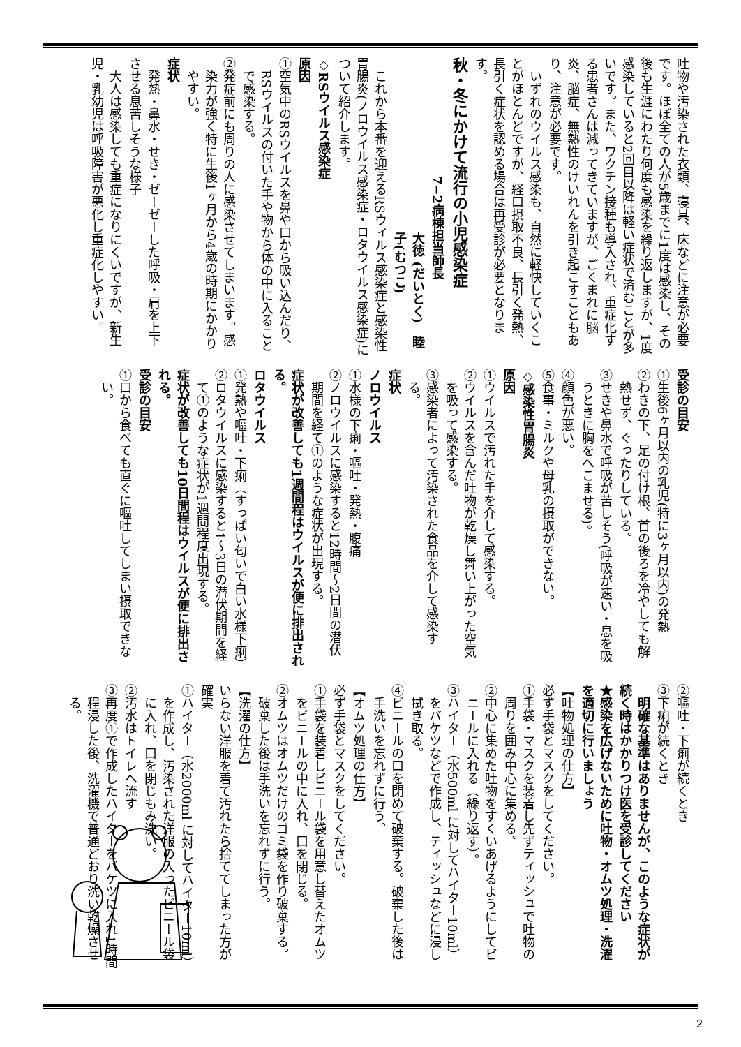吐物や汚染された衣類、寝具、床などに注意が必要です。ほぼ全ての人が5歳までに1度は感染し、その後も生涯にわたり何度も感染を繰り返しますが、1度感染していると2回目以降は軽い症状で済むことが多いです。また、ワクチン接種も導入され、重症化する患者さんは減ってきていますが、ごくまれに脳炎、脳症、無熱性のけいれんを引き起こすこともあり、注意が必要です。
いずれのウイルス感染も、自然に軽快していくことがほとんどですが、経口摂取不良、長引く発熱、長引く症状を認める場合は再受診が必要となります。
秋・冬にかけて流行の小児感染症
7−2病棟担当師長
大徳 (だいとく)　睦子(むつこ)
これから本番を迎えるRSウィルス感染症と感染性胃腸炎(ノロウイルス感染症・ロタウイルス感染症)について紹介します。
◇RSウイルス感染症
原因
①空気中のRSウイルスを鼻や口から吸い込んだり、RSウイルスの付いた手や物から体の中に入ることで感染する。
②発症前にも周りの人に感染させてしまいます。感染力が強く特に生後1ヶ月から4歳の時期にかかりやすい。
症状
発熱・鼻水・せき・ゼーゼーした呼吸・肩を上下させる息苦しそうな様子
大人は感染しても重症になりにくいですが、新生児・乳幼児は呼吸障害が悪化し重症化しやすい。
受診の目安
①生後6ヶ月以内の乳児(特に3ヶ月以内)の発熱
②わきの下、足の付け根、首の後ろを冷やしても解熱せず、ぐったりしている。
③せきや鼻水で呼吸が苦しそう(呼吸が速い・息を吸うときに胸をへこませる)。
④顔色が悪い。
⑤食事・ミルクや母乳の摂取ができない。
◇感染性胃腸炎
原因
①ウイルスで汚れた手を介して感染する。
②ウイルスを含んだ吐物が乾燥し舞い上がった空気を吸って感染する。
③感染者によって汚染された食品を介して感染する。
症状
ノロウイルス
①水様の下痢・嘔吐・発熱・腹痛
②ノロウイルスに感染すると12時間〜2日間の潜伏期間を経て①のような症状が出現する。
症状が改善しても1週間程はウイルスが便に排出される。
ロタウイルス
①発熱や嘔吐・下痢（すっぱい匂いで白い水様下痢）
②ロタウイルスに感染すると1〜3日の潜伏期間を経て①のような症状が1週間程度出現する。
症状が改善しても10日間程はウイルスが便に排出される。
受診の目安
①口から食べても直ぐに嘔吐してしまい摂取できない。
②嘔吐・下痢が続くとき
③下痢が続くとき
明確な基準はありませんが、このような症状が続く時はかかりつけ医を受診してください
★感染を広げないために吐物・オムツ処理・洗濯を適切に行いましょう
【吐物処理の仕方】
必ず手袋とマスクをしてください。
①手袋・マスクを装着し先ずティッシュで吐物の周りを囲み中心に集める。
②中心に集めた吐物をすくいあげるようにしてビニールに入れる（繰り返す）。
③ハイター（水500ml に対してハイター10ml）をバケツなどで作成し、ティッシュなどに浸し拭き取る。
④ビニールの口を閉めて破棄する。破棄した後は手洗いを忘れずに行う。
【オムツ処理の仕方】
必ず手袋とマスクをしてください。
①手袋を装着しビニール袋を用意し替えたオムツをビニールの中に入れ、口を閉じる。
②オムツはオムツだけのゴミ袋を作り破棄する。破棄した後は手洗いを忘れずに行う。
【洗濯の仕方】
いらない洋服を着て汚れたら捨ててしまった方が確実
①ハイター（水2000ml に対してハイター10ml）を作成し、汚染された洋服の入ったビニール袋に入れ、口を閉じもみ洗い。
②汚水はトイレへ流す
③再度①で作成したハイターをバケツに入れ1時間程浸した後、洗濯機で普通どおり洗い乾燥させる。
2